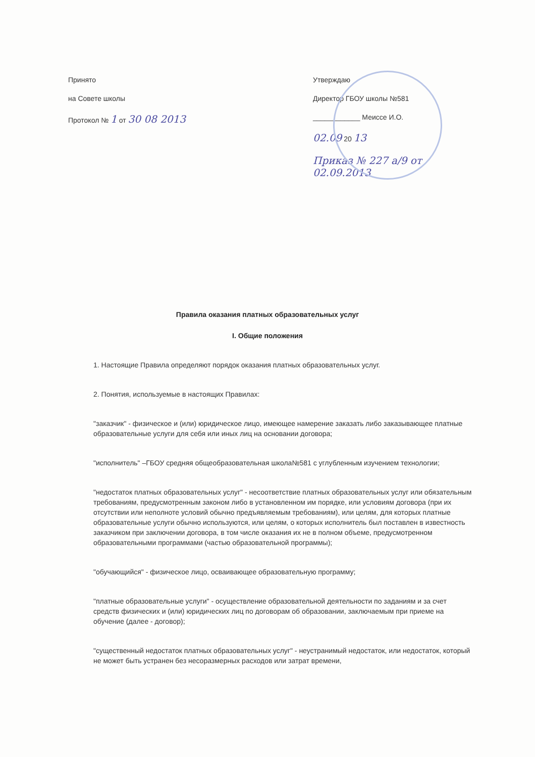Принято
на Совете школы
Протокол № 1 от 30 08 2013
Утверждаю
Директор ГБОУ школы №581
____________ Меиссе И.О.
02.09 20 13
Приказ № 227 а/9 от 02.09.2013
Правила оказания платных образовательных услуг
I. Общие положения
1. Настоящие Правила определяют порядок оказания платных образовательных услуг.
2. Понятия, используемые в настоящих Правилах:
"заказчик" - физическое и (или) юридическое лицо, имеющее намерение заказать либо заказывающее платные образовательные услуги для себя или иных лиц на основании договора;
"исполнитель" –ГБОУ средняя общеобразовательная школа№581 с углубленным изучением технологии;
"недостаток платных образовательных услуг" - несоответствие платных образовательных услуг или обязательным требованиям, предусмотренным законом либо в установленном им порядке, или условиям договора (при их отсутствии или неполноте условий обычно предъявляемым требованиям), или целям, для которых платные образовательные услуги обычно используются, или целям, о которых исполнитель был поставлен в известность заказчиком при заключении договора, в том числе оказания их не в полном объеме, предусмотренном образовательными программами (частью образовательной программы);
"обучающийся" - физическое лицо, осваивающее образовательную программу;
"платные образовательные услуги" - осуществление образовательной деятельности по заданиям и за счет средств физических и (или) юридических лиц по договорам об образовании, заключаемым при приеме на обучение (далее - договор);
"существенный недостаток платных образовательных услуг" - неустранимый недостаток, или недостаток, который не может быть устранен без несоразмерных расходов или затрат времени,